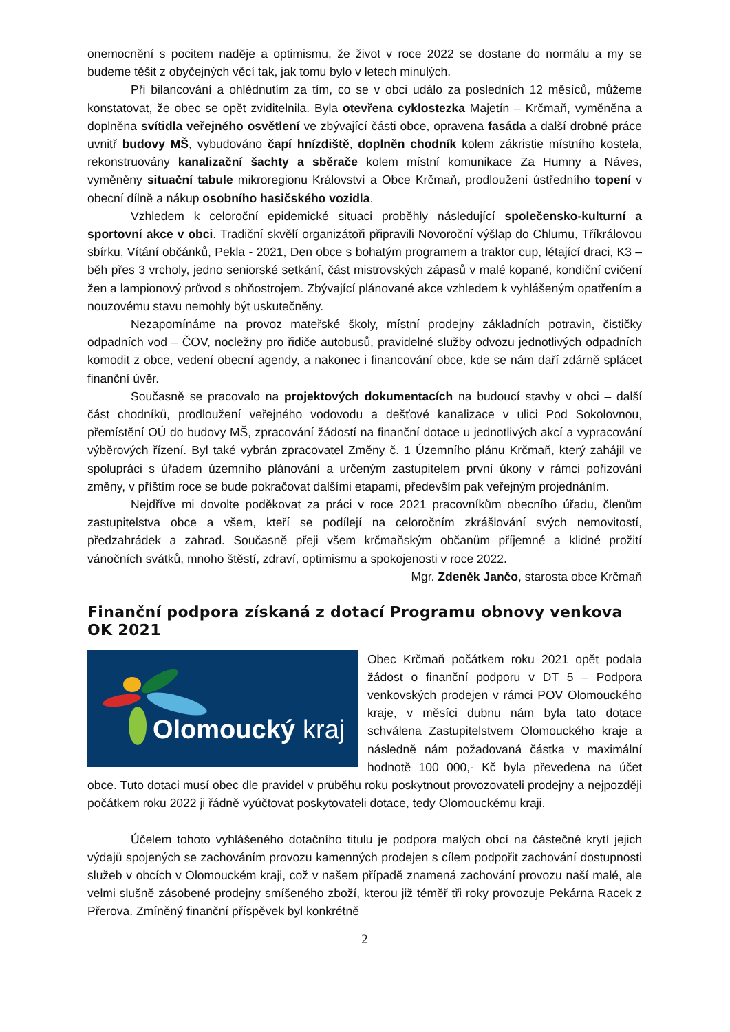onemocnění s pocitem naděje a optimismu, že život v roce 2022 se dostane do normálu a my se budeme těšit z obyčejných věcí tak, jak tomu bylo v letech minulých.
Při bilancování a ohlédnutím za tím, co se v obci událo za posledních 12 měsíců, můžeme konstatovat, že obec se opět zviditelnila. Byla otevřena cyklostezka Majetín – Krčmaň, vyměněna a doplněna svítidla veřejného osvětlení ve zbývající části obce, opravena fasáda a další drobné práce uvnitř budovy MŠ, vybudováno čapí hnízdiště, doplněn chodník kolem zákristie místního kostela, rekonstruovány kanalizační šachty a sběrače kolem místní komunikace Za Humny a Náves, vyměněny situační tabule mikroregionu Království a Obce Krčmaň, prodloužení ústředního topení v obecní dílně a nákup osobního hasičského vozidla.
Vzhledem k celoroční epidemické situaci proběhly následující společensko-kulturní a sportovní akce v obci. Tradiční skvělí organizátoři připravili Novoroční výšlap do Chlumu, Tříkrálovou sbírku, Vítání občánků, Pekla - 2021, Den obce s bohatým programem a traktor cup, létající draci, K3 – běh přes 3 vrcholy, jedno seniorské setkání, část mistrovských zápasů v malé kopané, kondiční cvičení žen a lampionový průvod s ohňostrojem. Zbývající plánované akce vzhledem k vyhlášeným opatřením a nouzovému stavu nemohly být uskutečněny.
Nezapomínáme na provoz mateřské školy, místní prodejny základních potravin, čističky odpadních vod – ČOV, nocležny pro řidiče autobusů, pravidelné služby odvozu jednotlivých odpadních komodit z obce, vedení obecní agendy, a nakonec i financování obce, kde se nám daří zdárně splácet finanční úvěr.
Současně se pracovalo na projektových dokumentacích na budoucí stavby v obci – další část chodníků, prodloužení veřejného vodovodu a dešťové kanalizace v ulici Pod Sokolovnou, přemístění OÚ do budovy MŠ, zpracování žádostí na finanční dotace u jednotlivých akcí a vypracování výběrových řízení. Byl také vybrán zpracovatel Změny č. 1 Územního plánu Krčmaň, který zahájil ve spolupráci s úřadem územního plánování a určeným zastupitelem první úkony v rámci pořizování změny, v příštím roce se bude pokračovat dalšími etapami, především pak veřejným projednáním.
Nejdříve mi dovolte poděkovat za práci v roce 2021 pracovníkům obecního úřadu, členům zastupitelstva obce a všem, kteří se podílejí na celoročním zkrášlování svých nemovitostí, předzahrádek a zahrad. Současně přeji všem krčmaňským občanům příjemné a klidné prožití vánočních svátků, mnoho štěstí, zdraví, optimismu a spokojenosti v roce 2022.
Mgr. Zdeněk Jančo, starosta obce Krčmaň
Finanční podpora získaná z dotací Programu obnovy venkova OK 2021
Olomoucký
kraj
Obec Krčmaň počátkem roku 2021 opět podala žádost o finanční podporu v DT 5 – Podpora venkovských prodejen v rámci POV Olomouckého kraje, v měsíci dubnu nám byla tato dotace schválena Zastupitelstvem Olomouckého kraje a následně nám požadovaná částka v maximální hodnotě 100 000,- Kč byla převedena na účet obce. Tuto dotaci musí obec dle pravidel v průběhu roku poskytnout provozovateli prodejny a nejpozději počátkem roku 2022 ji řádně vyúčtovat poskytovateli dotace, tedy Olomouckému kraji.
Účelem tohoto vyhlášeného dotačního titulu je podpora malých obcí na částečné krytí jejich výdajů spojených se zachováním provozu kamenných prodejen s cílem podpořit zachování dostupnosti služeb v obcích v Olomouckém kraji, což v našem případě znamená zachování provozu naší malé, ale velmi slušně zásobené prodejny smíšeného zboží, kterou již téměř tři roky provozuje Pekárna Racek z Přerova. Zmíněný finanční příspěvek byl konkrétně
2